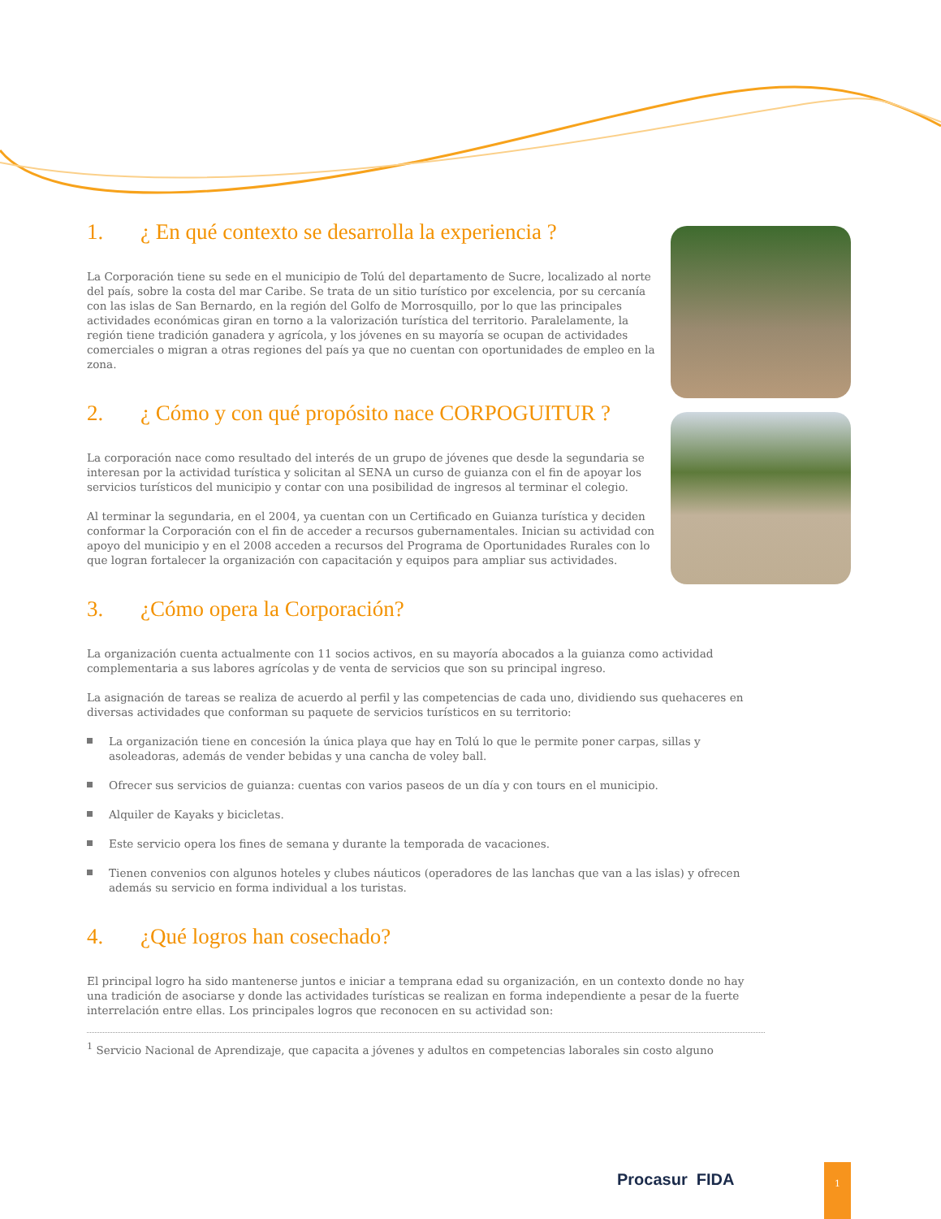1. ¿ En qué contexto se desarrolla la experiencia ?
La Corporación tiene su sede en el municipio de Tolú del departamento de Sucre, localizado al norte del país, sobre la costa del mar Caribe. Se trata de un sitio turístico por excelencia, por su cercanía con las islas de San Bernardo, en la región del Golfo de Morrosquillo, por lo que las principales actividades económicas giran en torno a la valorización turística del territorio. Paralelamente, la región tiene tradición ganadera y agrícola, y los jóvenes en su mayoría se ocupan de actividades comerciales o migran a otras regiones del país ya que no cuentan con oportunidades de empleo en la zona.
2. ¿ Cómo y con qué propósito nace CORPOGUITUR ?
La corporación nace como resultado del interés de un grupo de jóvenes que desde la segundaria se interesan por la actividad turística y solicitan al SENA un curso de guianza con el fin de apoyar los servicios turísticos del municipio y contar con una posibilidad de ingresos al terminar el colegio.
Al terminar la segundaria, en el 2004, ya cuentan con un Certificado en Guianza turística y deciden conformar la Corporación con el fin de acceder a recursos gubernamentales. Inician su actividad con apoyo del municipio y en el 2008 acceden a recursos del Programa de Oportunidades Rurales con lo que logran fortalecer la organización con capacitación y equipos para ampliar sus actividades.
3. ¿Cómo opera la Corporación?
La organización cuenta actualmente con 11 socios activos, en su mayoría abocados a la guianza como actividad complementaria a sus labores agrícolas y de venta de servicios que son su principal ingreso.
La asignación de tareas se realiza de acuerdo al perfil y las competencias de cada uno, dividiendo sus quehaceres en diversas actividades que conforman su paquete de servicios turísticos en su territorio:
La organización tiene en concesión la única playa que hay en Tolú lo que le permite poner carpas, sillas y asoleadoras, además de vender bebidas y una cancha de voley ball.
Ofrecer sus servicios de guianza: cuentas con varios paseos de un día y con tours en el municipio.
Alquiler de Kayaks y bicicletas.
Este servicio opera los fines de semana y durante la temporada de vacaciones.
Tienen convenios con algunos hoteles y clubes náuticos (operadores de las lanchas que van a las islas) y ofrecen además su servicio en forma individual a los turistas.
4. ¿Qué logros han cosechado?
El principal logro ha sido mantenerse juntos e iniciar a temprana edad su organización, en un contexto donde no hay una tradición de asociarse y donde las actividades turísticas se realizan en forma independiente a pesar de la fuerte interrelación entre ellas. Los principales logros que reconocen en su actividad son:
<sup>1</sup> Servicio Nacional de Aprendizaje, que capacita a jóvenes y adultos en competencias laborales sin costo alguno
Procasur FIDA
1